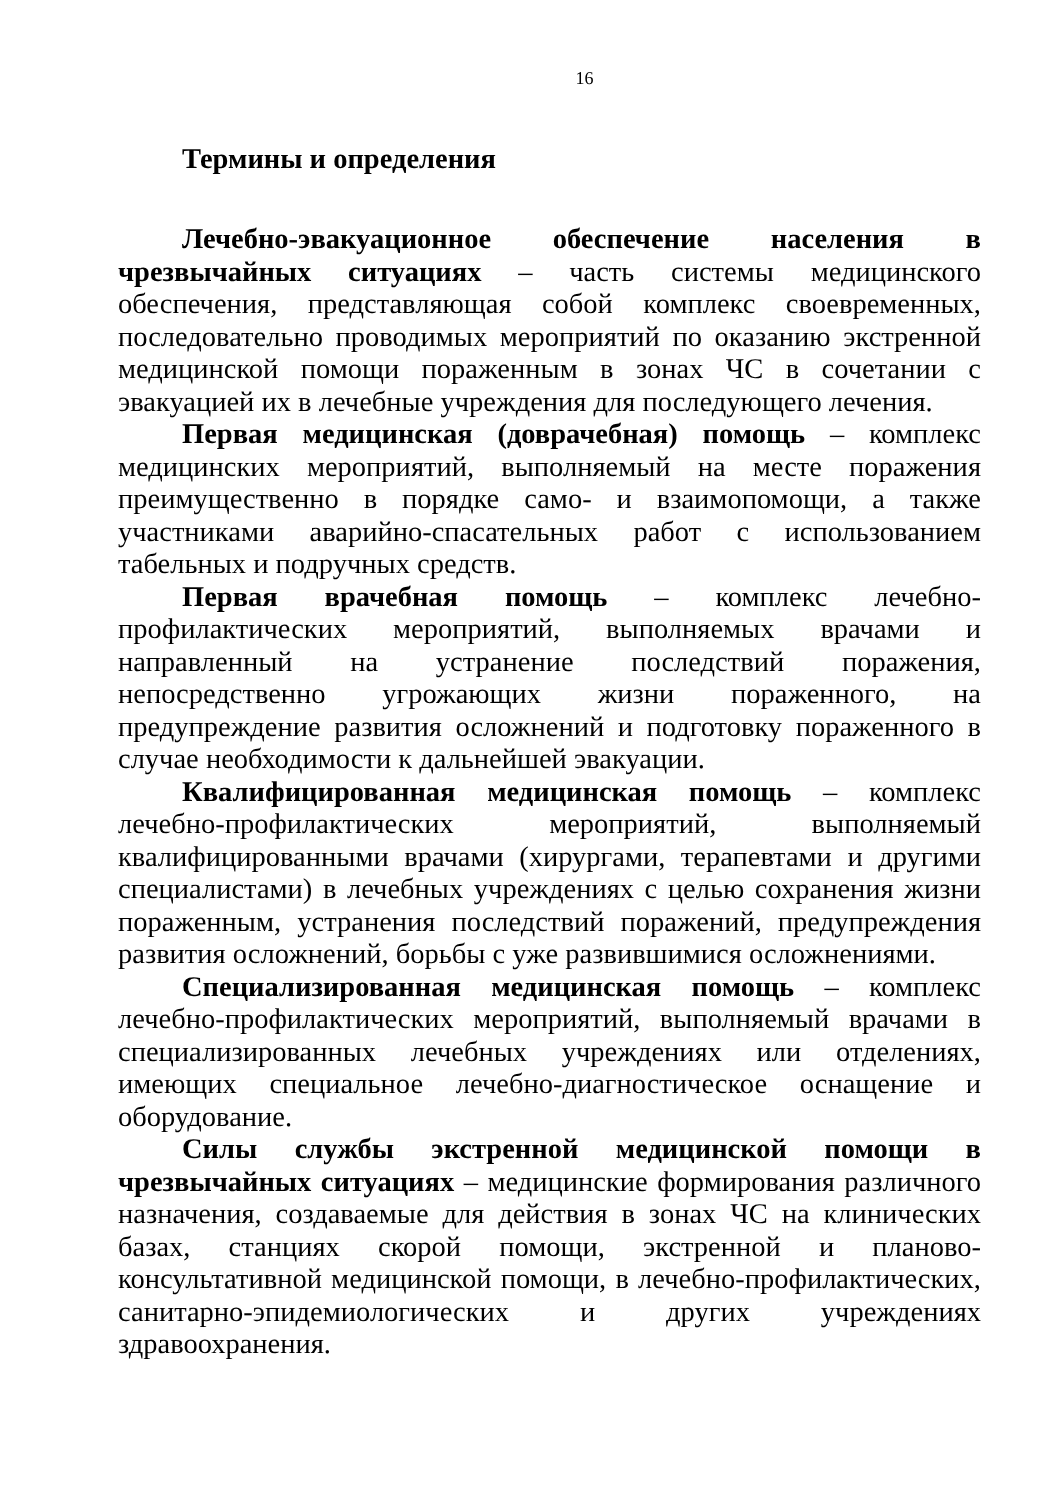16
Термины и определения
Лечебно-эвакуационное обеспечение населения в чрезвычайных ситуациях – часть системы медицинского обеспечения, представляющая собой комплекс своевременных, последовательно проводимых мероприятий по оказанию экстренной медицинской помощи пораженным в зонах ЧС в сочетании с эвакуацией их в лечебные учреждения для последующего лечения.
Первая медицинская (доврачебная) помощь – комплекс медицинских мероприятий, выполняемый на месте поражения преимущественно в порядке само- и взаимопомощи, а также участниками аварийно-спасательных работ с использованием табельных и подручных средств.
Первая врачебная помощь – комплекс лечебно-профилактических мероприятий, выполняемых врачами и направленный на устранение последствий поражения, непосредственно угрожающих жизни пораженного, на предупреждение развития осложнений и подготовку пораженного в случае необходимости к дальнейшей эвакуации.
Квалифицированная медицинская помощь – комплекс лечебно-профилактических мероприятий, выполняемый квалифицированными врачами (хирургами, терапевтами и другими специалистами) в лечебных учреждениях с целью сохранения жизни пораженным, устранения последствий поражений, предупреждения развития осложнений, борьбы с уже развившимися осложнениями.
Специализированная медицинская помощь – комплекс лечебно-профилактических мероприятий, выполняемый врачами в специализированных лечебных учреждениях или отделениях, имеющих специальное лечебно-диагностическое оснащение и оборудование.
Силы службы экстренной медицинской помощи в чрезвычайных ситуациях – медицинские формирования различного назначения, создаваемые для действия в зонах ЧС на клинических базах, станциях скорой помощи, экстренной и планово-консультативной медицинской помощи, в лечебно-профилактических, санитарно-эпидемиологических и других учреждениях здравоохранения.